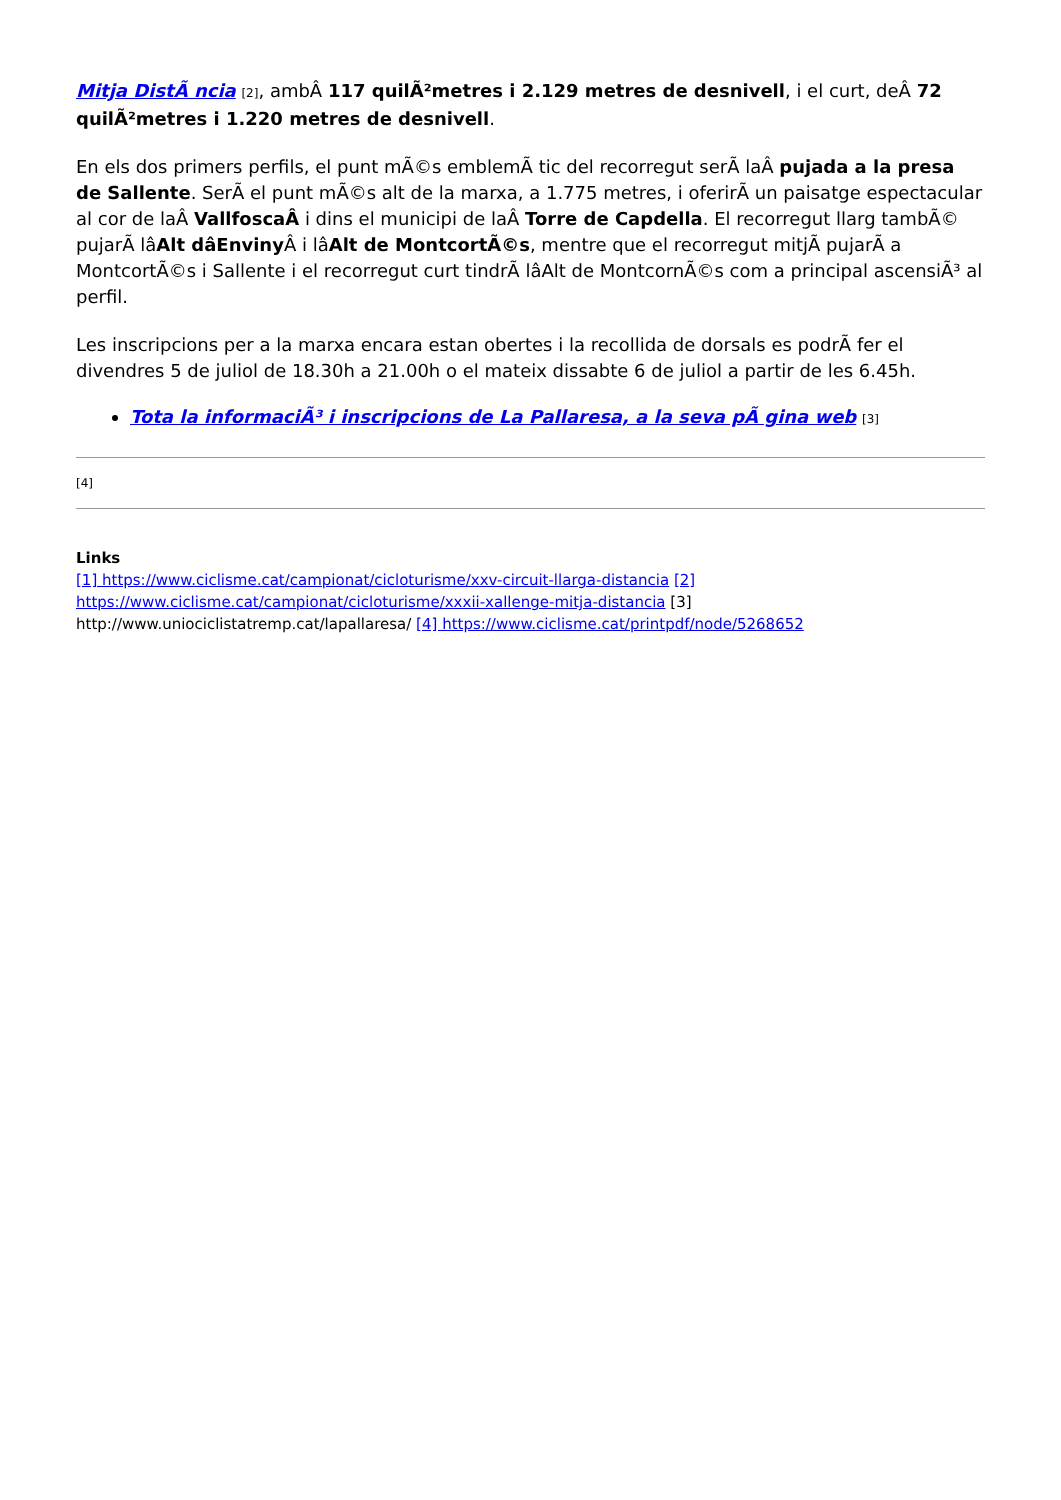Mitja DistÃ ncia [2], ambÂ 117 quilÃ²metres i 2.129 metres de desnivell, i el curt, deÂ 72 quilÃ²metres i 1.220 metres de desnivell.
En els dos primers perfils, el punt mÃ©s emblemÃ tic del recorregut serÃ laÂ pujada a la presa de Sallente. SerÃ el punt mÃ©s alt de la marxa, a 1.775 metres, i oferirÃ un paisatge espectacular al cor de laÂ VallfoscaÂ i dins el municipi de laÂ Torre de Capdella. El recorregut llarg tambÃ© pujarÃ lâAlt dâEnviny Â i lâAlt de MontcortÃ©s, mentre que el recorregut mitjÃ pujarÃ a MontcortÃ©s i Sallente i el recorregut curt tindrÃ lâAlt de MontcornÃ©s com a principal ascensiÃ³ al perfil.
Les inscripcions per a la marxa encara estan obertes i la recollida de dorsals es podrÃ fer el divendres 5 de juliol de 18.30h a 21.00h o el mateix dissabte 6 de juliol a partir de les 6.45h.
Tota la informaciÃ³ i inscripcions de La Pallaresa, a la seva pÃ gina web [3]
[4]
Links
[1] https://www.ciclisme.cat/campionat/cicloturisme/xxv-circuit-llarga-distancia [2] https://www.ciclisme.cat/campionat/cicloturisme/xxxii-xallenge-mitja-distancia [3] http://www.uniociclistatremp.cat/lapallaresa/ [4] https://www.ciclisme.cat/printpdf/node/5268652